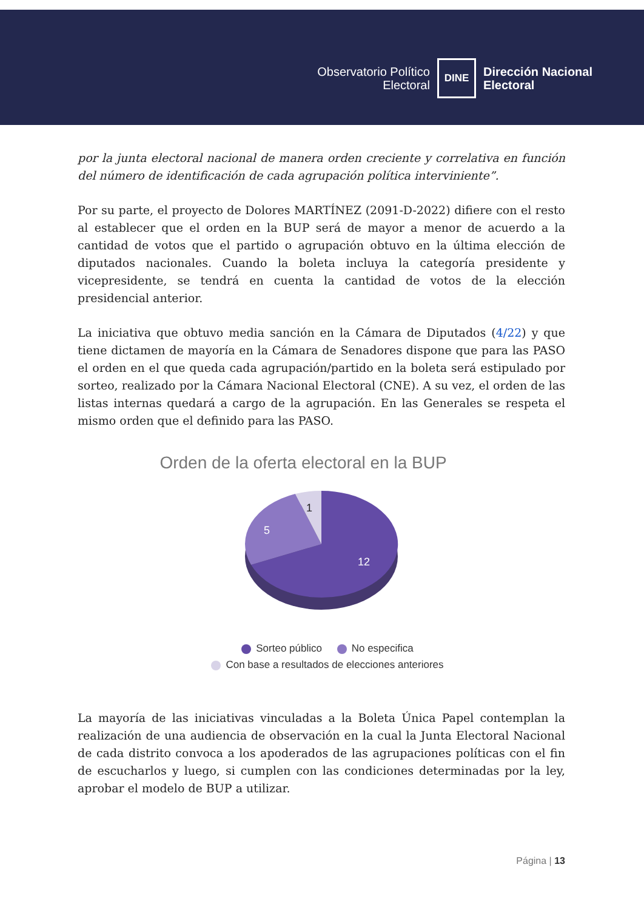Observatorio Político
Electoral
DINE
Dirección Nacional
Electoral
por la junta electoral nacional de manera orden creciente y correlativa en función del número de identificación de cada agrupación política interviniente”.
Por su parte, el proyecto de Dolores MARTÍNEZ (2091-D-2022) difiere con el resto al establecer que el orden en la BUP será de mayor a menor de acuerdo a la cantidad de votos que el partido o agrupación obtuvo en la última elección de diputados nacionales. Cuando la boleta incluya la categoría presidente y vicepresidente, se tendrá en cuenta la cantidad de votos de la elección presidencial anterior.
La iniciativa que obtuvo media sanción en la Cámara de Diputados (4/22) y que tiene dictamen de mayoría en la Cámara de Senadores dispone que para las PASO el orden en el que queda cada agrupación/partido en la boleta será estipulado por sorteo, realizado por la Cámara Nacional Electoral (CNE). A su vez, el orden de las listas internas quedará a cargo de la agrupación. En las Generales se respeta el mismo orden que el definido para las PASO.
Orden de la oferta electoral en la BUP
1
5
12
Sorteo público No especifica
Con base a resultados de elecciones anteriores
La mayoría de las iniciativas vinculadas a la Boleta Única Papel contemplan la realización de una audiencia de observación en la cual la Junta Electoral Nacional de cada distrito convoca a los apoderados de las agrupaciones políticas con el fin de escucharlos y luego, si cumplen con las condiciones determinadas por la ley, aprobar el modelo de BUP a utilizar.
Página | 13